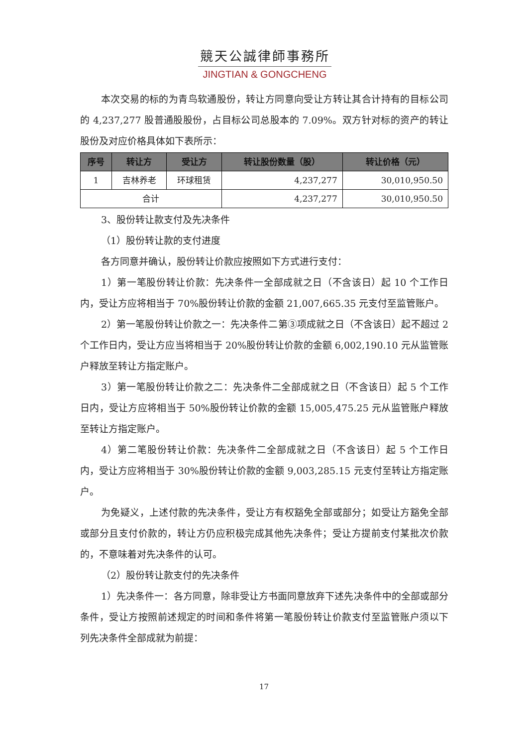競天公誠律師事務所
JINGTIAN & GONGCHENG
本次交易的标的为青鸟软通股份，转让方同意向受让方转让其合计持有的目标公司的 4,237,277 股普通股股份，占目标公司总股本的 7.09%。双方针对标的资产的转让股份及对应价格具体如下表所示：
| 序号 | 转让方 | 受让方 | 转让股份数量（股） | 转让价格（元） |
| --- | --- | --- | --- | --- |
| 1 | 吉林养老 | 环球租赁 | 4,237,277 | 30,010,950.50 |
| 合计 | | | 4,237,277 | 30,010,950.50 |
3、股份转让款支付及先决条件
（1）股份转让款的支付进度
各方同意并确认，股份转让价款应按照如下方式进行支付：
1）第一笔股份转让价款：先决条件一全部成就之日（不含该日）起 10 个工作日内，受让方应将相当于 70%股份转让价款的金额 21,007,665.35 元支付至监管账户。
2）第一笔股份转让价款之一：先决条件二第③项成就之日（不含该日）起不超过 2 个工作日内，受让方应当将相当于 20%股份转让价款的金额 6,002,190.10 元从监管账户释放至转让方指定账户。
3）第一笔股份转让价款之二：先决条件二全部成就之日（不含该日）起 5 个工作日内，受让方应将相当于 50%股份转让价款的金额 15,005,475.25 元从监管账户释放至转让方指定账户。
4）第二笔股份转让价款：先决条件二全部成就之日（不含该日）起 5 个工作日内，受让方应将相当于 30%股份转让价款的金额 9,003,285.15 元支付至转让方指定账户。
为免疑义，上述付款的先决条件，受让方有权豁免全部或部分；如受让方豁免全部或部分且支付价款的，转让方仍应积极完成其他先决条件；受让方提前支付某批次价款的，不意味着对先决条件的认可。
（2）股份转让款支付的先决条件
1）先决条件一：各方同意，除非受让方书面同意放弃下述先决条件中的全部或部分条件，受让方按照前述规定的时间和条件将第一笔股份转让价款支付至监管账户须以下列先决条件全部成就为前提：
17